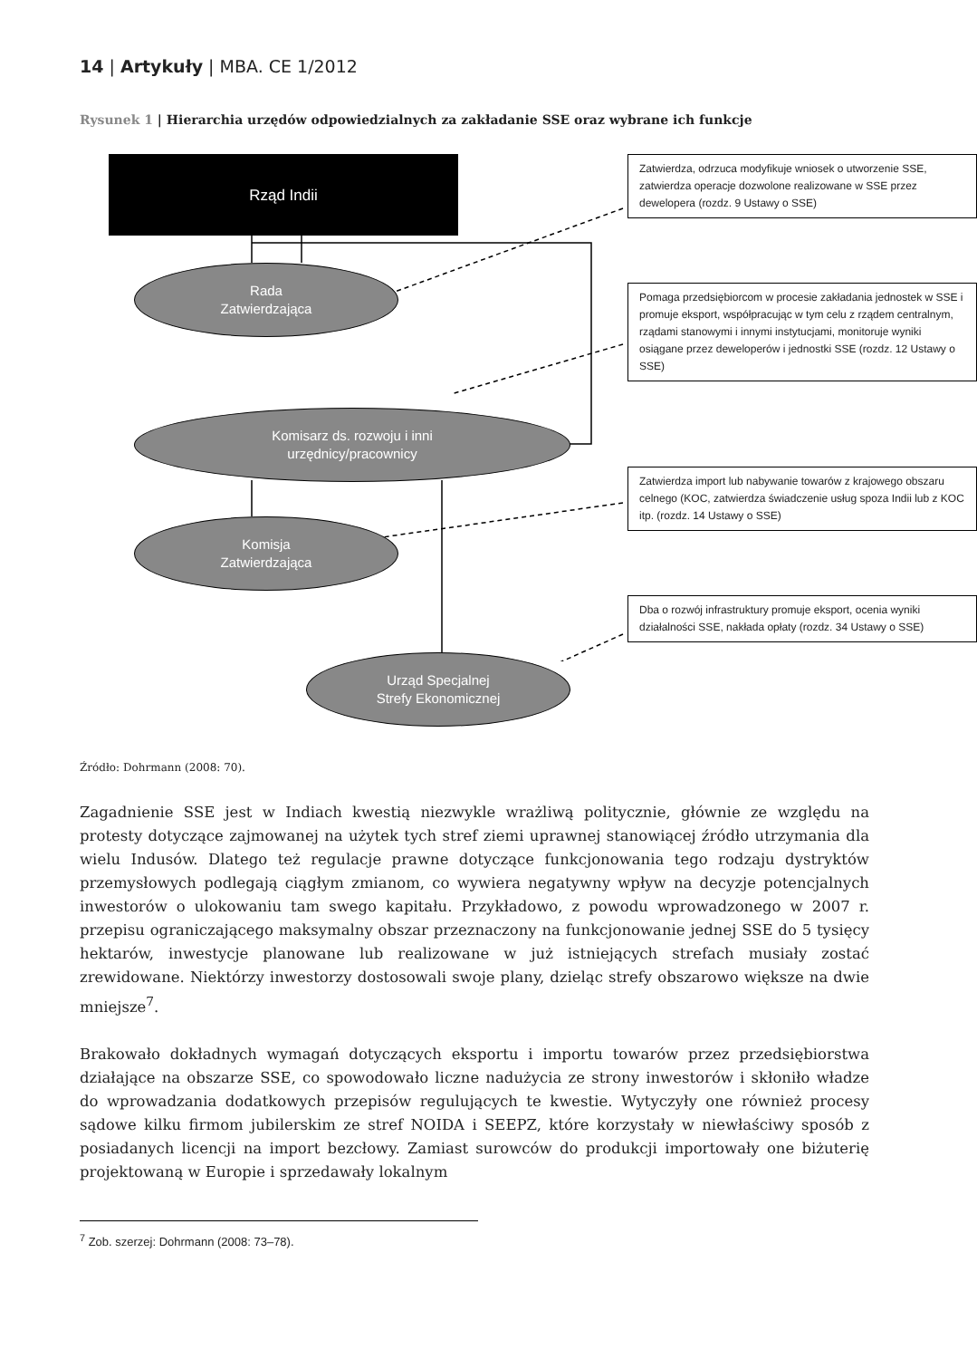14 | Artykuły | MBA. CE 1/2012
Rysunek 1 | Hierarchia urzędów odpowiedzialnych za zakładanie SSE oraz wybrane ich funkcje
Rząd Indii
Zatwierdza, odrzuca modyfikuje wniosek o utworzenie SSE, zatwierdza operacje dozwolone realizowane w SSE przez dewelopera (rozdz. 9 Ustawy o SSE)
Rada
Zatwierdzająca
Pomaga przedsiębiorcom w procesie zakładania jednostek w SSE i promuje eksport, współpracując w tym celu z rządem centralnym, rządami stanowymi i innymi instytucjami, monitoruje wyniki osiągane przez deweloperów i jednostki SSE (rozdz. 12 Ustawy o SSE)
Komisarz ds. rozwoju i inni
urzędnicy/pracownicy
Zatwierdza import lub nabywanie towarów z krajowego obszaru celnego (KOC, zatwierdza świadczenie usług spoza Indii lub z KOC itp. (rozdz. 14 Ustawy o SSE)
Komisja
Zatwierdzająca
Dba o rozwój infrastruktury promuje eksport, ocenia wyniki działalności SSE, nakłada opłaty (rozdz. 34 Ustawy o SSE)
Urząd Specjalnej
Strefy Ekonomicznej
Źródło: Dohrmann (2008: 70).
Zagadnienie SSE jest w Indiach kwestią niezwykle wrażliwą politycznie, głównie ze względu na protesty dotyczące zajmowanej na użytek tych stref ziemi uprawnej stanowiącej źródło utrzymania dla wielu Indusów. Dlatego też regulacje prawne dotyczące funkcjonowania tego rodzaju dystryktów przemysłowych podlegają ciągłym zmianom, co wywiera negatywny wpływ na decyzje potencjalnych inwestorów o ulokowaniu tam swego kapitału. Przykładowo, z powodu wprowadzonego w 2007 r. przepisu ograniczającego maksymalny obszar przeznaczony na funkcjonowanie jednej SSE do 5 tysięcy hektarów, inwestycje planowane lub realizowane w już istniejących strefach musiały zostać zrewidowane. Niektórzy inwestorzy dostosowali swoje plany, dzieląc strefy obszarowo większe na dwie mniejsze<sup>7</sup>.
Brakowało dokładnych wymagań dotyczących eksportu i importu towarów przez przedsiębiorstwa działające na obszarze SSE, co spowodowało liczne nadużycia ze strony inwestorów i skłoniło władze do wprowadzania dodatkowych przepisów regulujących te kwestie. Wytyczyły one również procesy sądowe kilku firmom jubilerskim ze stref NOIDA i SEEPZ, które korzystały w niewłaściwy sposób z posiadanych licencji na import bezcłowy. Zamiast surowców do produkcji importowały one biżuterię projektowaną w Europie i sprzedawały lokalnym
<sup>7</sup> Zob. szerzej: Dohrmann (2008: 73–78).